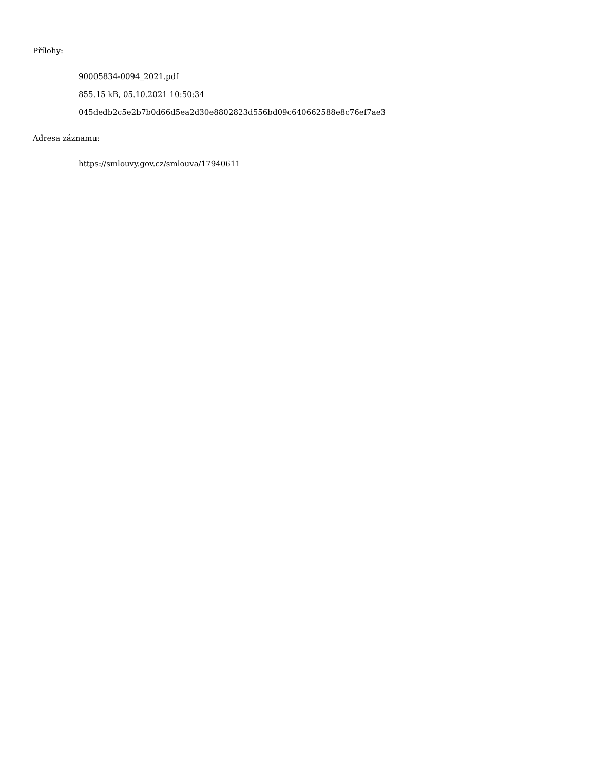Přílohy:
90005834-0094_2021.pdf
855.15 kB, 05.10.2021 10:50:34
045dedb2c5e2b7b0d66d5ea2d30e8802823d556bd09c640662588e8c76ef7ae3
Adresa záznamu:
https://smlouvy.gov.cz/smlouva/17940611